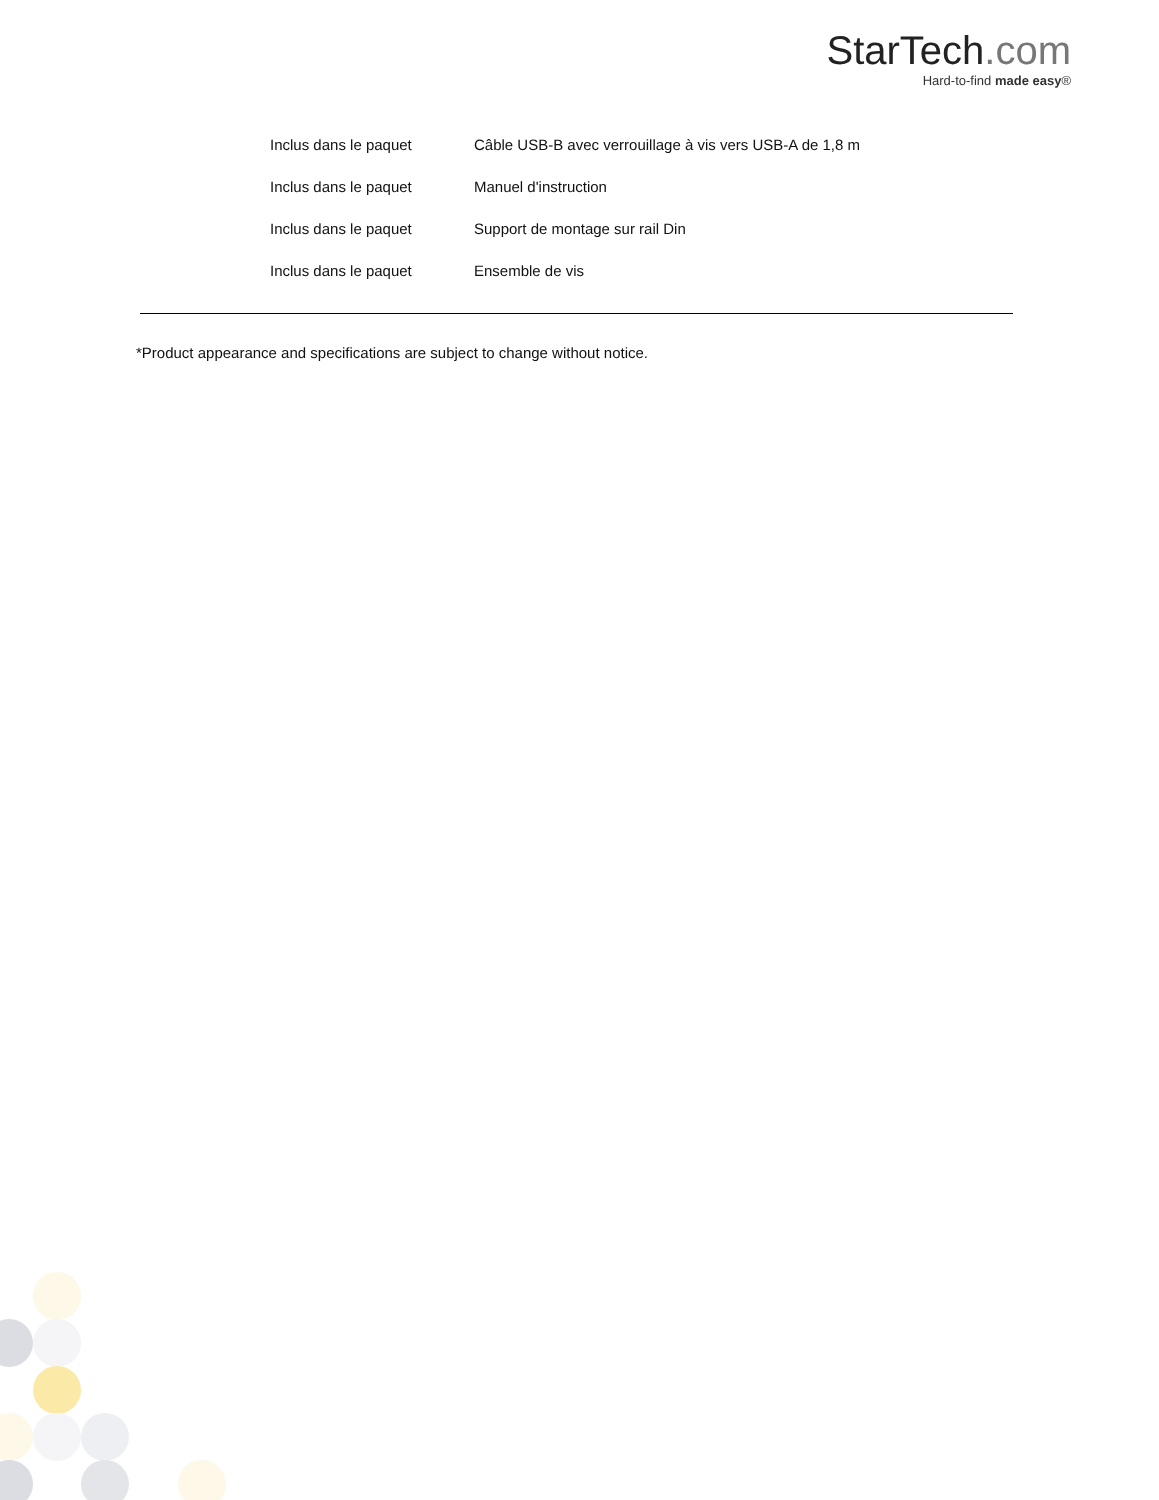StarTech.com
Hard-to-find made easy®
| Inclus dans le paquet | Câble USB-B avec verrouillage à vis vers USB-A de 1,8 m |
| Inclus dans le paquet | Manuel d'instruction |
| Inclus dans le paquet | Support de montage sur rail Din |
| Inclus dans le paquet | Ensemble de vis |
*Product appearance and specifications are subject to change without notice.